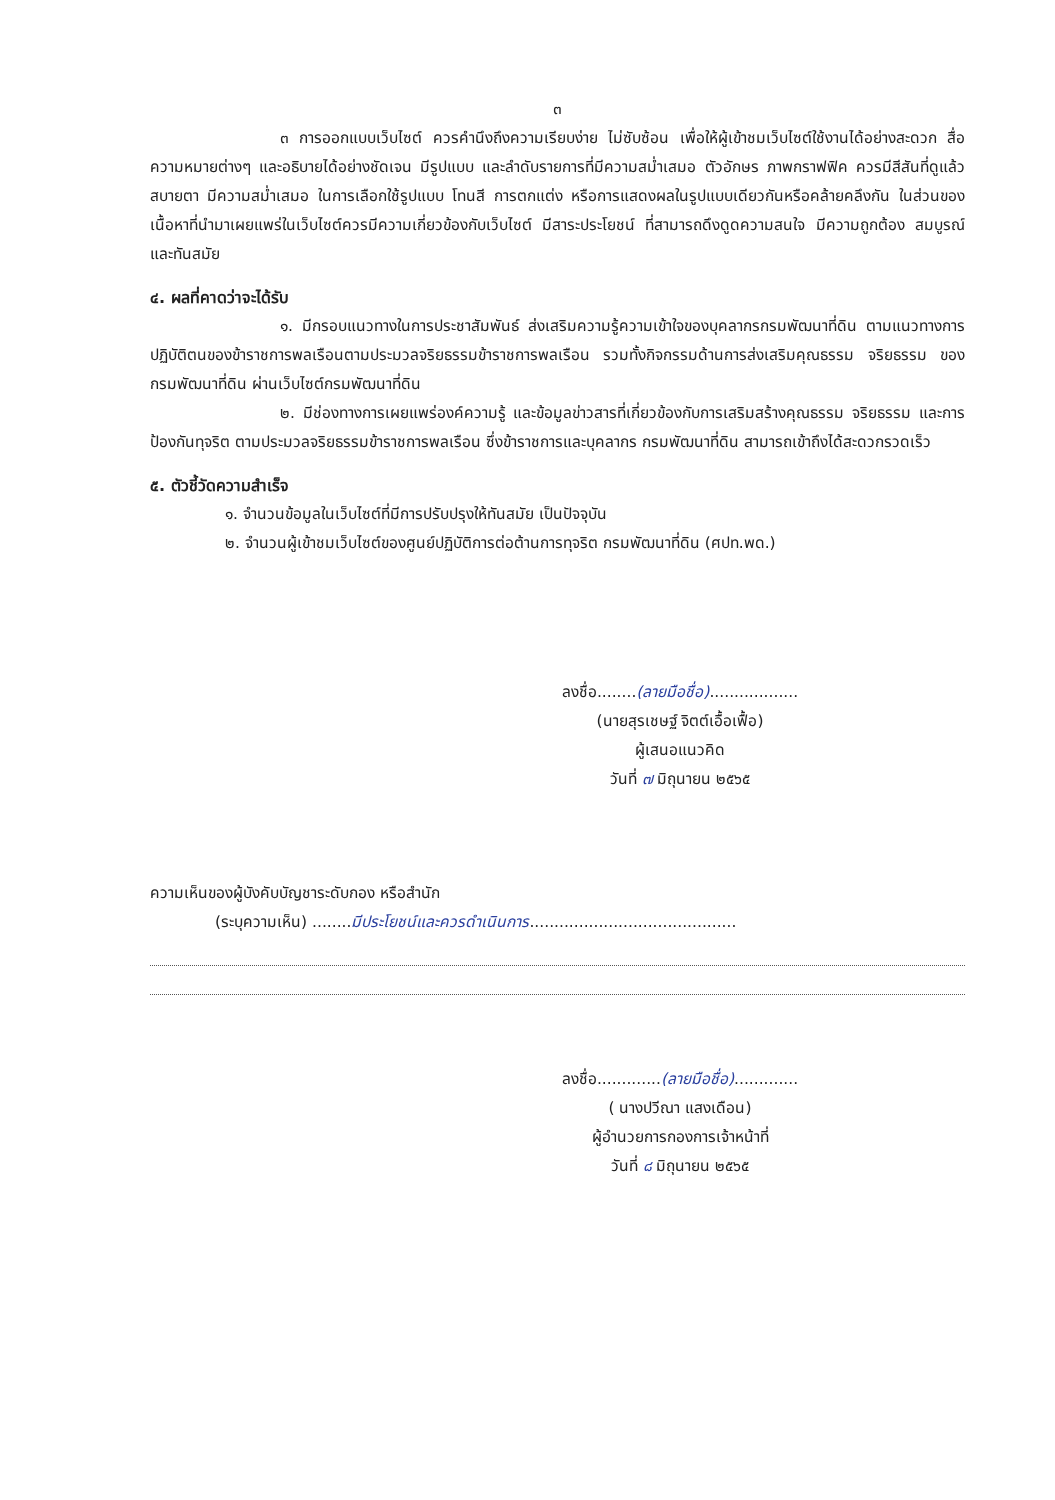๓
๓ การออกแบบเว็บไซต์ ควรคำนึงถึงความเรียบง่าย ไม่ซับซ้อน เพื่อให้ผู้เข้าชมเว็บไซต์ใช้งานได้อย่างสะดวก สื่อความหมายต่างๆ และอธิบายได้อย่างชัดเจน มีรูปแบบ และลำดับรายการที่มีความสม่ำเสมอ ตัวอักษร ภาพกราฟฟิค ควรมีสีสันที่ดูแล้วสบายตา มีความสม่ำเสมอ ในการเลือกใช้รูปแบบ โทนสี การตกแต่ง หรือการแสดงผลในรูปแบบเดียวกันหรือคล้ายคลึงกัน ในส่วนของเนื้อหาที่นำมาเผยแพร่ในเว็บไซต์ควรมีความเกี่ยวข้องกับเว็บไซต์ มีสาระประโยชน์ ที่สามารถดึงดูดความสนใจ มีความถูกต้อง สมบูรณ์ และทันสมัย
๔. ผลที่คาดว่าจะได้รับ
๑. มีกรอบแนวทางในการประชาสัมพันธ์ ส่งเสริมความรู้ความเข้าใจของบุคลากรกรมพัฒนาที่ดิน ตามแนวทางการปฏิบัติตนของข้าราชการพลเรือนตามประมวลจริยธรรมข้าราชการพลเรือน รวมทั้งกิจกรรมด้านการส่งเสริมคุณธรรม จริยธรรม ของกรมพัฒนาที่ดิน ผ่านเว็บไซต์กรมพัฒนาที่ดิน
๒. มีช่องทางการเผยแพร่องค์ความรู้ และข้อมูลข่าวสารที่เกี่ยวข้องกับการเสริมสร้างคุณธรรม จริยธรรม และการป้องกันทุจริต ตามประมวลจริยธรรมข้าราชการพลเรือน ซึ่งข้าราชการและบุคลากร กรมพัฒนาที่ดิน สามารถเข้าถึงได้สะดวกรวดเร็ว
๕. ตัวชี้วัดความสำเร็จ
๑. จำนวนข้อมูลในเว็บไซต์ที่มีการปรับปรุงให้ทันสมัย เป็นปัจจุบัน
๒. จำนวนผู้เข้าชมเว็บไซต์ของศูนย์ปฏิบัติการต่อต้านการทุจริต กรมพัฒนาที่ดิน (ศปท.พด.)
ลงชื่อ........(ลายมือชื่อ)..................
(นายสุรเชษฐ์ จิตต์เอื้อเฟื้อ)
ผู้เสนอแนวคิด
วันที่ ๗ มิถุนายน ๒๕๖๕
ความเห็นของผู้บังคับบัญชาระดับกอง หรือสำนัก
(ระบุความเห็น) ........มีประโยชน์และควรดำเนินการ..........................................
ลงชื่อ.............(ลายมือชื่อ).............
( นางปวีณา แสงเดือน)
ผู้อำนวยการกองการเจ้าหน้าที่
วันที่ ๘ มิถุนายน ๒๕๖๕